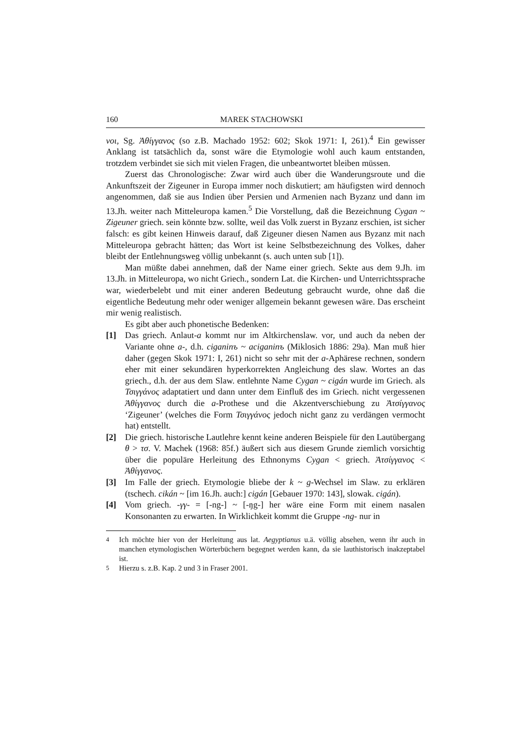160 MAREK STACHOWSKI
νοι, Sg. Ἀθίγγανος (so z.B. Machado 1952: 602; Skok 1971: I, 261).<sup>4</sup> Ein gewisser Anklang ist tatsächlich da, sonst wäre die Etymologie wohl auch kaum entstanden, trotzdem verbindet sie sich mit vielen Fragen, die unbeantwortet bleiben müssen.
Zuerst das Chronologische: Zwar wird auch über die Wanderungsroute und die Ankunftszeit der Zigeuner in Europa immer noch diskutiert; am häufigsten wird dennoch angenommen, daß sie aus Indien über Persien und Armenien nach Byzanz und dann im 13.Jh. weiter nach Mitteleuropa kamen.<sup>5</sup> Die Vorstellung, daß die Bezeichnung Cygan ~ Zigeuner griech. sein könnte bzw. sollte, weil das Volk zuerst in Byzanz erschien, ist sicher falsch: es gibt keinen Hinweis darauf, daß Zigeuner diesen Namen aus Byzanz mit nach Mitteleuropa gebracht hätten; das Wort ist keine Selbstbezeichnung des Volkes, daher bleibt der Entlehnungsweg völlig unbekannt (s. auch unten sub [1]).
Man müßte dabei annehmen, daß der Name einer griech. Sekte aus dem 9.Jh. im 13.Jh. in Mitteleuropa, wo nicht Griech., sondern Lat. die Kirchen- und Unterrichtssprache war, wiederbelebt und mit einer anderen Bedeutung gebraucht wurde, ohne daß die eigentliche Bedeutung mehr oder weniger allgemein bekannt gewesen wäre. Das erscheint mir wenig realistisch.
Es gibt aber auch phonetische Bedenken:
[1] Das griech. Anlaut-a kommt nur im Altkirchenslaw. vor, und auch da neben der Variante ohne a-, d.h. ciganinъ ~ aciganinъ (Miklosich 1886: 29a). Man muß hier daher (gegen Skok 1971: I, 261) nicht so sehr mit der a-Aphärese rechnen, sondern eher mit einer sekundären hyperkorrekten Angleichung des slaw. Wortes an das griech., d.h. der aus dem Slaw. entlehnte Name Cygan ~ cigán wurde im Griech. als Τσιγγάνος adaptatiert und dann unter dem Einfluß des im Griech. nicht vergessenen Ἀθίγγανος durch die a-Prothese und die Akzentverschiebung zu Ἀτσίγγανος ‘Zigeuner’ (welches die Form Τσιγγάνος jedoch nicht ganz zu verdängen vermocht hat) entstellt.
[2] Die griech. historische Lautlehre kennt keine anderen Beispiele für den Lautübergang θ > τσ. V. Machek (1968: 85f.) äußert sich aus diesem Grunde ziemlich vorsichtig über die populäre Herleitung des Ethnonyms Cygan < griech. Ἀτσίγγανος < Ἀθίγγανος.
[3] Im Falle der griech. Etymologie bliebe der k ~ g-Wechsel im Slaw. zu erklären (tschech. cikán ~ [im 16.Jh. auch:] cigán [Gebauer 1970: 143], slowak. cigán).
[4] Vom griech. -γγ- = [-ng-] ~ [-ŋg-] her wäre eine Form mit einem nasalen Konsonanten zu erwarten. In Wirklichkeit kommt die Gruppe -ng- nur in
<sup>4</sup> Ich möchte hier von der Herleitung aus lat. Aegyptianus u.ä. völlig absehen, wenn ihr auch in manchen etymologischen Wörterbüchern begegnet werden kann, da sie lauthistorisch inakzeptabel ist.
<sup>5</sup> Hierzu s. z.B. Kap. 2 und 3 in Fraser 2001.